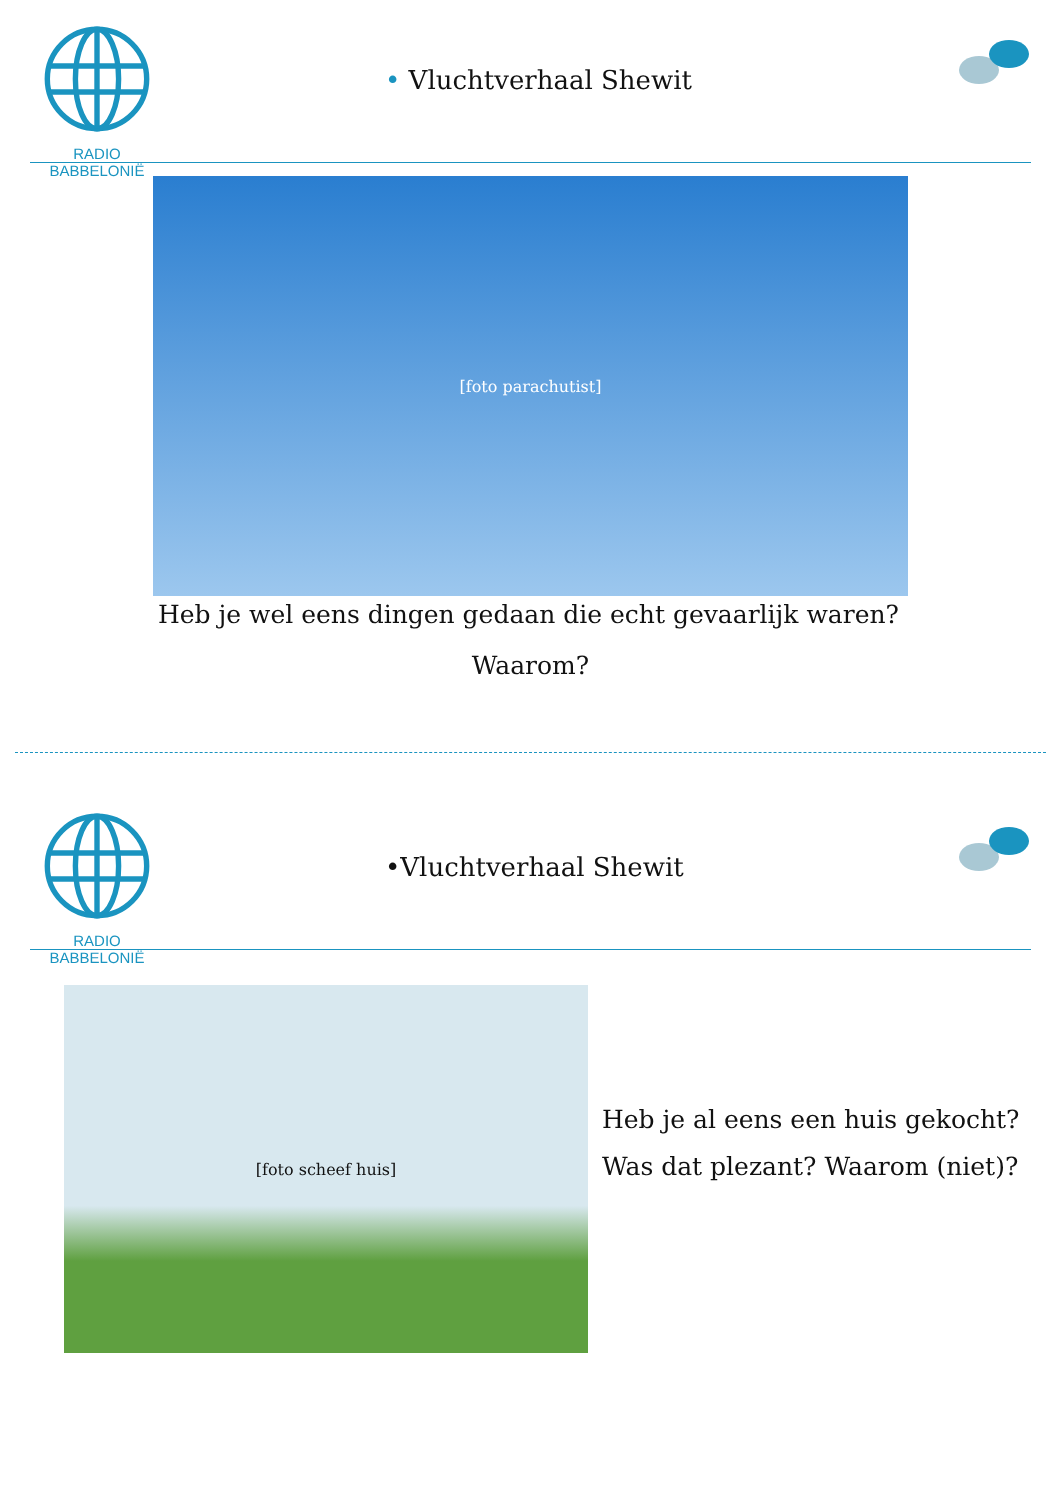RADIO BABBELONIË
• Vluchtverhaal Shewit
[foto parachutist]
Heb je wel eens dingen gedaan die echt gevaarlijk waren?
Waarom?
RADIO BABBELONIË
•Vluchtverhaal Shewit
[foto scheef huis]
Heb je al eens een huis gekocht?
Was dat plezant? Waarom (niet)?